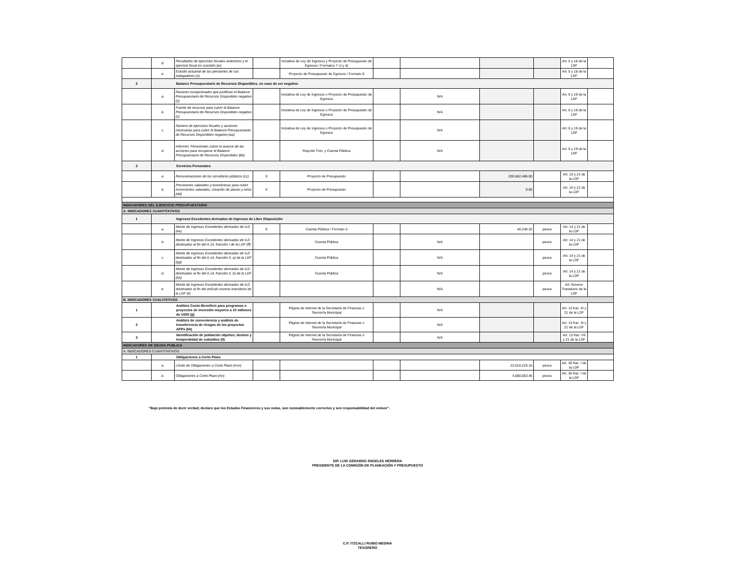| | d. | Resultados de ejercicios fiscales anteriores y el ejercicio fiscal en cuestión (w) | | Iniciativa de Ley de Ingresos y Proyecto de Presupuesto de Egresos / Formatos 7 c) y d) | | | | | Art. 5 y 18 de la LDF | |
| | e. | Estudio actuarial de las pensiones de sus trabajadores (x) | | Proyecto de Presupuesto de Egresos / Formato 8 | | | | | Art. 5 y 18 de la LDF | |
| 2 | Balance Presupuestario de Recursos Disponibles, en caso de ser negativo | | | | | | | | | |
| | a. | Razones excepcionales que justifican el Balance Presupuestario de Recursos Disponibles negativo (y) | | Iniciativa de Ley de Ingresos o Proyecto de Presupuesto de Egresos | | N/A | | | Art. 6 y 19 de la LDF | |
| | b. | Fuente de recursos para cubrir el Balance Presupuestario de Recursos Disponibles negativo (z) | | Iniciativa de Ley de Ingresos o Proyecto de Presupuesto de Egresos | | N/A | | | Art. 6 y 19 de la LDF | |
| | c. | Número de ejercicios fiscales y acciones necesarias para cubrir el Balance Presupuestario de Recursos Disponibles negativo (aa) | | Iniciativa de Ley de Ingresos o Proyecto de Presupuesto de Egresos | | N/A | | | Art. 6 y 19 de la LDF | |
| | d. | Informes Trimestrales sobre el avance de las acciones para recuperar el Balance Presupuestario de Recursos Disponibles (bb) | | Reporte Trim. y Cuenta Pública | | N/A | | | Art. 6 y 19 de la LDF | |
| 3 | Servicios Personales | | | | | | | | | |
| | a. | Remuneraciones de los servidores públicos (cc) | X | Proyecto de Presupuesto | | | 200,662,486.00 | | Art. 10 y 21 de la LDF | |
| | b. | Previsiones salariales y económicas para cubrir incrementos salariales, creación de plazas y otros (dd) | X | Proyecto de Presupuesto | | | 0.00 | | Art. 10 y 21 de la LDF | |
| INDICADORES DEL EJERCICIO PRESUPUESTARIO | | | | | | | | | | |
| A. INDICADORES CUANTITATIVOS | | | | | | | | | | |
| 1 | Ingresos Excedentes derivados de Ingresos de Libre Disposición | | | | | | | | | |
| | a. | Monto de Ingresos Excedentes derivados de ILD (ee) | X | Cuenta Pública / Formato 5 | | | 40,248.32 | pesos | Art. 14 y 21 de la LDF | |
| | b. | Monto de Ingresos Excedentes derivados de ILD destinados al fin del A.14, fracción I de la LDF (ff) | | Cuenta Pública | | N/A | | pesos | Art. 14 y 21 de la LDF | |
| | c. | Monto de Ingresos Excedentes derivados de ILD destinados al fin del A.14, fracción II, a) de la LDF (gg) | | Cuenta Pública | | N/A | | pesos | Art. 14 y 21 de la LDF | |
| | d. | Monto de Ingresos Excedentes derivados de ILD destinados al fin del A.14, fracción II, b) de la LDF (hh) | | Cuenta Pública | | N/A | | pesos | Art. 14 y 21 de la LDF | |
| | e. | Monto de Ingresos Excedentes derivados de ILD destinados al fin del artículo noveno transitorio de la LDF (ii) | | | | N/A | | pesos | Art. Noveno Transitorio de la LDF | |
| B. INDICADORES CUALITATIVOS | | | | | | | | | | |
| 1 | Análisis Costo-Beneficio para programas o proyectos de inversión mayores a 10 millones de UDIS (jj) | | | Página de internet de la Secretaría de Finanzas o Tesorería Municipal | | N/A | | | Art. 13 frac. III y 21 de la LDF | |
| 2 | Análisis de conveniencia y análisis de transferencia de riesgos de los proyectos APPs (kk) | | | Página de internet de la Secretaría de Finanzas o Tesorería Municipal | | N/A | | | Art. 13 frac. III y 21 de la LDF | |
| 3 | Identificación de población objetivo, destino y temporalidad de subsidios (ll) | | | Página de internet de la Secretaría de Finanzas o Tesorería Municipal | | N/A | | | Art. 13 frac. VII y 21 de la LDF | |
| INDICADORES DE DEUDA PÚBLICA | | | | | | | | | | |
| A. INDICADORES CUANTITATIVOS | | | | | | | | | | |
| 1 | Obligaciones a Corto Plazo | | | | | | | | | |
| | a. | Límite de Obligaciones a Corto Plazo (mm) | | | | | 22,016,225.16 | pesos | Art. 30 frac. I de la LDF | |
| | b. | Obligaciones a Corto Plazo (nn) | | | | | 4,580,053.45 | pesos | Art. 30 frac. I de la LDF | |
“Bajo protesta de decir verdad, declaro que los Estados Financieros y sus notas, son razonablemente correctos y son responsabilidad del emisor”.
DIP. LUIS GERARDO ÁNGELES HERRERA
PRESIDENTE DE LA COMISIÓN DE PLANEACIÓN Y PRESUPUESTO
C.P. ITZCALLI RUBIO MEDINA
TESORERO